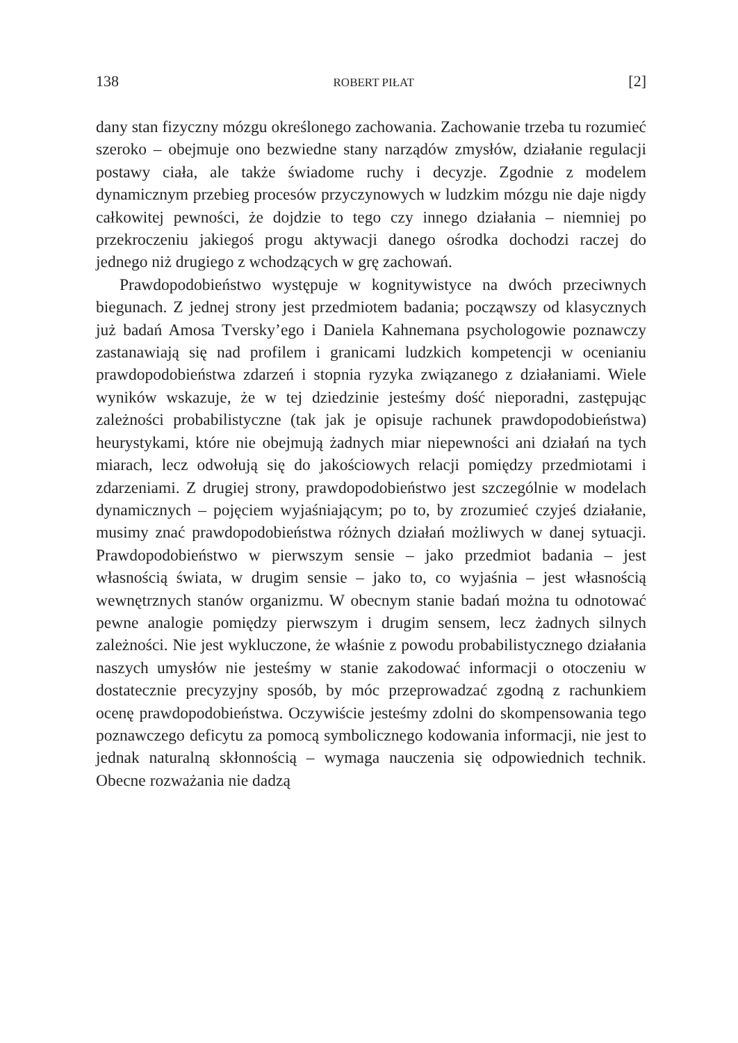138 ROBERT PIŁAT [2]
dany stan fizyczny mózgu określonego zachowania. Zachowanie trzeba tu rozumieć szeroko – obejmuje ono bezwiedne stany narządów zmysłów, działanie regulacji postawy ciała, ale także świadome ruchy i decyzje. Zgodnie z modelem dynamicznym przebieg procesów przyczynowych w ludzkim mózgu nie daje nigdy całkowitej pewności, że dojdzie to tego czy innego działania – niemniej po przekroczeniu jakiegoś progu aktywacji danego ośrodka dochodzi raczej do jednego niż drugiego z wchodzących w grę zachowań.
Prawdopodobieństwo występuje w kognitywistyce na dwóch przeciwnych biegunach. Z jednej strony jest przedmiotem badania; począwszy od klasycznych już badań Amosa Tversky’ego i Daniela Kahnemana psychologowie poznawczy zastanawiają się nad profilem i granicami ludzkich kompetencji w ocenianiu prawdopodobieństwa zdarzeń i stopnia ryzyka związanego z działaniami. Wiele wyników wskazuje, że w tej dziedzinie jesteśmy dość nieporadni, zastępując zależności probabilistyczne (tak jak je opisuje rachunek prawdopodobieństwa) heurystykami, które nie obejmują żadnych miar niepewności ani działań na tych miarach, lecz odwołują się do jakościowych relacji pomiędzy przedmiotami i zdarzeniami. Z drugiej strony, prawdopodobieństwo jest szczególnie w modelach dynamicznych – pojęciem wyjaśniającym; po to, by zrozumieć czyjeś działanie, musimy znać prawdopodobieństwa różnych działań możliwych w danej sytuacji. Prawdopodobieństwo w pierwszym sensie – jako przedmiot badania – jest własnością świata, w drugim sensie – jako to, co wyjaśnia – jest własnością wewnętrznych stanów organizmu. W obecnym stanie badań można tu odnotować pewne analogie pomiędzy pierwszym i drugim sensem, lecz żadnych silnych zależności. Nie jest wykluczone, że właśnie z powodu probabilistycznego działania naszych umysłów nie jesteśmy w stanie zakodować informacji o otoczeniu w dostatecznie precyzyjny sposób, by móc przeprowadzać zgodną z rachunkiem ocenę prawdopodobieństwa. Oczywiście jesteśmy zdolni do skompensowania tego poznawczego deficytu za pomocą symbolicznego kodowania informacji, nie jest to jednak naturalną skłonnością – wymaga nauczenia się odpowiednich technik. Obecne rozważania nie dadzą